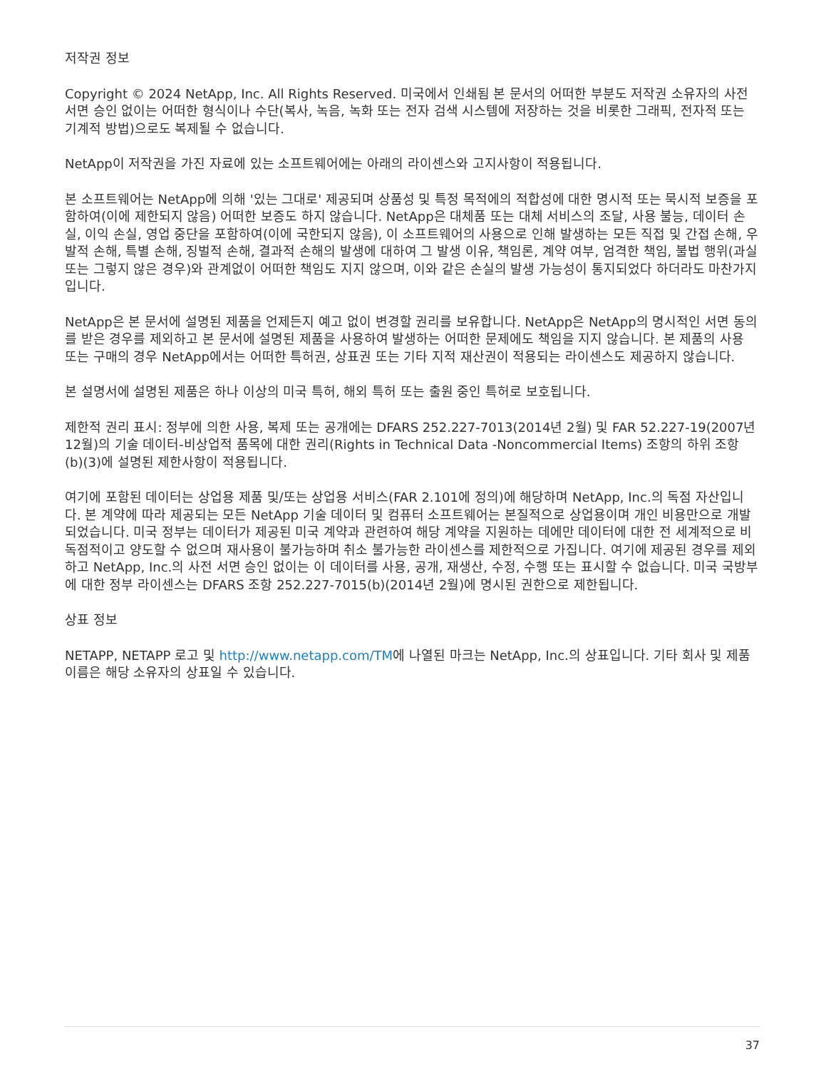저작권 정보
Copyright © 2024 NetApp, Inc. All Rights Reserved. 미국에서 인쇄됨 본 문서의 어떠한 부분도 저작권 소유자의 사전 서면 승인 없이는 어떠한 형식이나 수단(복사, 녹음, 녹화 또는 전자 검색 시스템에 저장하는 것을 비롯한 그래픽, 전자적 또는 기계적 방법)으로도 복제될 수 없습니다.
NetApp이 저작권을 가진 자료에 있는 소프트웨어에는 아래의 라이센스와 고지사항이 적용됩니다.
본 소프트웨어는 NetApp에 의해 '있는 그대로' 제공되며 상품성 및 특정 목적에의 적합성에 대한 명시적 또는 묵시적 보증을 포함하여(이에 제한되지 않음) 어떠한 보증도 하지 않습니다. NetApp은 대체품 또는 대체 서비스의 조달, 사용 불능, 데이터 손실, 이익 손실, 영업 중단을 포함하여(이에 국한되지 않음), 이 소프트웨어의 사용으로 인해 발생하는 모든 직접 및 간접 손해, 우발적 손해, 특별 손해, 징벌적 손해, 결과적 손해의 발생에 대하여 그 발생 이유, 책임론, 계약 여부, 엄격한 책임, 불법 행위(과실 또는 그렇지 않은 경우)와 관계없이 어떠한 책임도 지지 않으며, 이와 같은 손실의 발생 가능성이 통지되었다 하더라도 마찬가지입니다.
NetApp은 본 문서에 설명된 제품을 언제든지 예고 없이 변경할 권리를 보유합니다. NetApp은 NetApp의 명시적인 서면 동의를 받은 경우를 제외하고 본 문서에 설명된 제품을 사용하여 발생하는 어떠한 문제에도 책임을 지지 않습니다. 본 제품의 사용 또는 구매의 경우 NetApp에서는 어떠한 특허권, 상표권 또는 기타 지적 재산권이 적용되는 라이센스도 제공하지 않습니다.
본 설명서에 설명된 제품은 하나 이상의 미국 특허, 해외 특허 또는 출원 중인 특허로 보호됩니다.
제한적 권리 표시: 정부에 의한 사용, 복제 또는 공개에는 DFARS 252.227-7013(2014년 2월) 및 FAR 52.227-19(2007년 12월)의 기술 데이터-비상업적 품목에 대한 권리(Rights in Technical Data -Noncommercial Items) 조항의 하위 조항 (b)(3)에 설명된 제한사항이 적용됩니다.
여기에 포함된 데이터는 상업용 제품 및/또는 상업용 서비스(FAR 2.101에 정의)에 해당하며 NetApp, Inc.의 독점 자산입니다. 본 계약에 따라 제공되는 모든 NetApp 기술 데이터 및 컴퓨터 소프트웨어는 본질적으로 상업용이며 개인 비용만으로 개발되었습니다. 미국 정부는 데이터가 제공된 미국 계약과 관련하여 해당 계약을 지원하는 데에만 데이터에 대한 전 세계적으로 비독점적이고 양도할 수 없으며 재사용이 불가능하며 취소 불가능한 라이센스를 제한적으로 가집니다. 여기에 제공된 경우를 제외하고 NetApp, Inc.의 사전 서면 승인 없이는 이 데이터를 사용, 공개, 재생산, 수정, 수행 또는 표시할 수 없습니다. 미국 국방부에 대한 정부 라이센스는 DFARS 조항 252.227-7015(b)(2014년 2월)에 명시된 권한으로 제한됩니다.
상표 정보
NETAPP, NETAPP 로고 및 http://www.netapp.com/TM에 나열된 마크는 NetApp, Inc.의 상표입니다. 기타 회사 및 제품 이름은 해당 소유자의 상표일 수 있습니다.
37